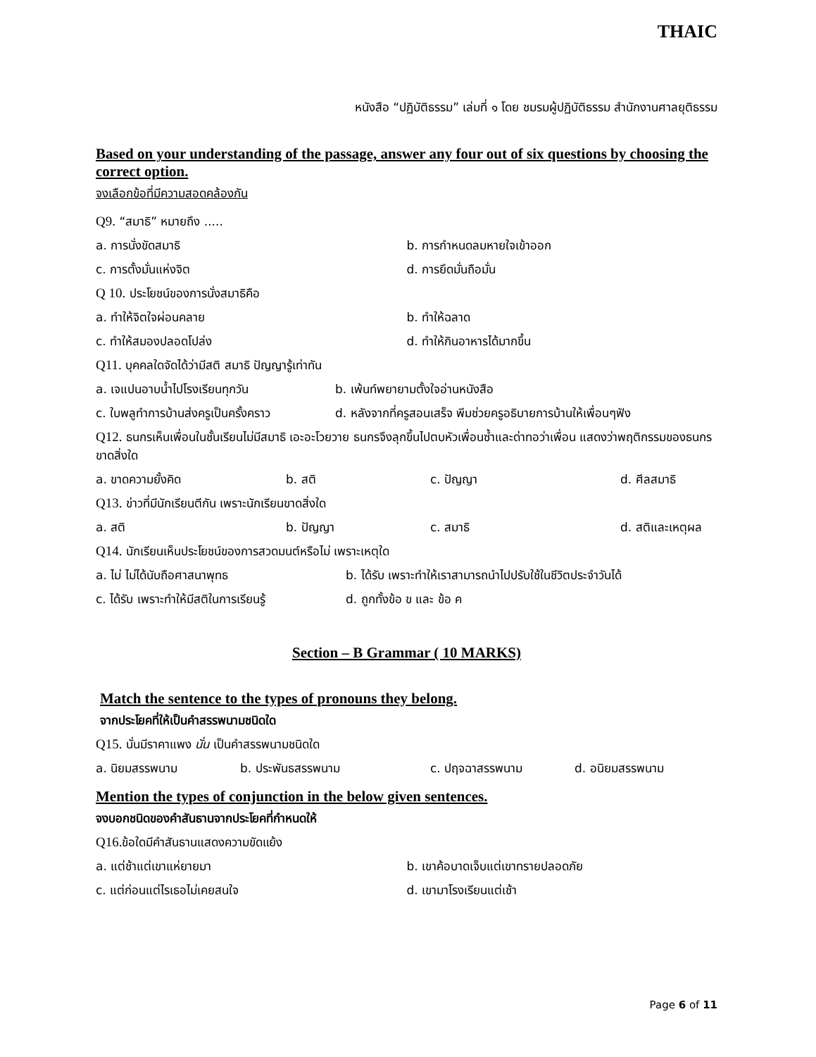THAIC
หนังสือ “ปฏิบัติธรรม” เล่มที่ ๑ โดย ชมรมผู้ปฏิบัติธรรม สำนักงานศาลยุติธรรม
Based on your understanding of the passage, answer any four out of six questions by choosing the correct option.
จงเลือกข้อที่มีความสอดคล้องกัน
Q9. “สมาธิ” หมายถึง .....
a. การนั่งขัดสมาธิ b. การกำหนดลมหายใจเข้าออก
c. การตั้งมั่นแห่งจิต d. การยึดมั่นถือมั่น
Q 10. ประโยชน์ของการนั่งสมาธิคือ
a. ทำให้จิตใจผ่อนคลาย b. ทำให้ฉลาด
c. ทำให้สมองปลอดโปล่ง d. ทำให้กินอาหารได้มากขึ้น
Q11. บุคคลใดจัดได้ว่ามีสติ สมาธิ ปัญญารู้เท่าทัน
a. เจแปนอาบน้ำไปโรงเรียนทุกวัน b. เพ้นท์พยายามตั้งใจอ่านหนังสือ
c. ใบพลูทำการบ้านส่งครูเป็นครั้งคราว
d. หลังจากที่ครูสอนเสร็จ พีมช่วยครูอธิบายการบ้านให้เพื่อนๆฟัง
Q12. ธนกรเห็นเพื่อนในชั้นเรียนไม่มีสมาธิ เอะอะโวยวาย ธนกรจึงลุกขึ้นไปตบหัวเพื่อนซ้ำและด่าทอว่าเพื่อน แสดงว่าพฤติกรรมของธนกรขาดสิ่งใด
a. ขาดความยั้งคิด b. สติ c. ปัญญา d. ศีลสมาธิ
Q13. ข่าวที่มีนักเรียนตีกัน เพราะนักเรียนขาดสิ่งใด
a. สติ b. ปัญญา c. สมาธิ d. สติและเหตุผล
Q14. นักเรียนเห็นประโยชน์ของการสวดมนต์หรือไม่ เพราะเหตุใด
a. ไม่ ไม่ได้นับถือศาสนาพุทธ b. ได้รับ เพราะทำให้เราสามารถนำไปปรับใช้ในชีวิตประจำวันได้
c. ได้รับ เพราะทำให้มีสติในการเรียนรู้
d. ถูกทั้งข้อ ข และ ข้อ ค
Section – B Grammar ( 10 MARKS)
Match the sentence to the types of pronouns they belong.
จากประโยคที่ให้เป็นคำสรรพนามชนิดใด
Q15. นั่นมีราคาแพง นั่น เป็นคำสรรพนามชนิดใด
a. นิยมสรรพนาม b. ประพันธสรรพนาม c. ปฤจฉาสรรพนาม d. อนิยมสรรพนาม
Mention the types of conjunction in the below given sentences.
จงบอกชนิดของคำสันธานจากประโยคที่กำหนดให้
Q16. ข้อใดมีคำสันธานแสดงความขัดแย้ง
a. แต่ช้าแต่เขาแห่ยายมา b. เขาค้อบาดเจ็บแต่เขาทรายปลอดภัย
c. แต่ก่อนแต่ไรเธอไม่เคยสนใจ d. เขามาโรงเรียนแต่เช้า
Page 6 of 11